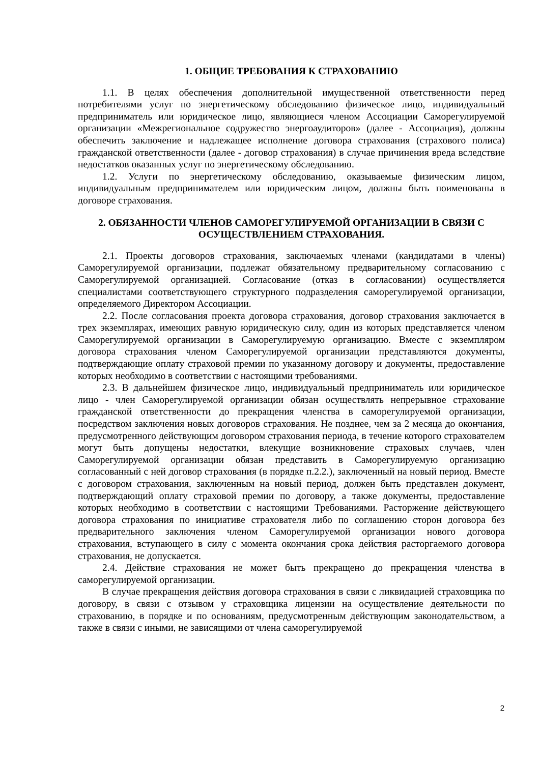1. ОБЩИЕ ТРЕБОВАНИЯ К СТРАХОВАНИЮ
1.1. В целях обеспечения дополнительной имущественной ответственности перед потребителями услуг по энергетическому обследованию физическое лицо, индивидуальный предприниматель или юридическое лицо, являющиеся членом Ассоциации Саморегулируемой организации «Межрегиональное содружество энергоаудиторов» (далее - Ассоциация), должны обеспечить заключение и надлежащее исполнение договора страхования (страхового полиса) гражданской ответственности (далее - договор страхования) в случае причинения вреда вследствие недостатков оказанных услуг по энергетическому обследованию.
1.2. Услуги по энергетическому обследованию, оказываемые физическим лицом, индивидуальным предпринимателем или юридическим лицом, должны быть поименованы в договоре страхования.
2. ОБЯЗАННОСТИ ЧЛЕНОВ САМОРЕГУЛИРУЕМОЙ ОРГАНИЗАЦИИ В СВЯЗИ С ОСУЩЕСТВЛЕНИЕМ СТРАХОВАНИЯ.
2.1. Проекты договоров страхования, заключаемых членами (кандидатами в члены) Саморегулируемой организации, подлежат обязательному предварительному согласованию с Саморегулируемой организацией. Согласование (отказ в согласовании) осуществляется специалистами соответствующего структурного подразделения саморегулируемой организации, определяемого Директором Ассоциации.
2.2. После согласования проекта договора страхования, договор страхования заключается в трех экземплярах, имеющих равную юридическую силу, один из которых представляется членом Саморегулируемой организации в Саморегулируемую организацию. Вместе с экземпляром договора страхования членом Саморегулируемой организации представляются документы, подтверждающие оплату страховой премии по указанному договору и документы, предоставление которых необходимо в соответствии с настоящими требованиями.
2.3. В дальнейшем физическое лицо, индивидуальный предприниматель или юридическое лицо - член Саморегулируемой организации обязан осуществлять непрерывное страхование гражданской ответственности до прекращения членства в саморегулируемой организации, посредством заключения новых договоров страхования. Не позднее, чем за 2 месяца до окончания, предусмотренного действующим договором страхования периода, в течение которого страхователем могут быть допущены недостатки, влекущие возникновение страховых случаев, член Саморегулируемой организации обязан представить в Саморегулируемую организацию согласованный с ней договор страхования (в порядке п.2.2.), заключенный на новый период. Вместе с договором страхования, заключенным на новый период, должен быть представлен документ, подтверждающий оплату страховой премии по договору, а также документы, предоставление которых необходимо в соответствии с настоящими Требованиями. Расторжение действующего договора страхования по инициативе страхователя либо по соглашению сторон договора без предварительного заключения членом Саморегулируемой организации нового договора страхования, вступающего в силу с момента окончания срока действия расторгаемого договора страхования, не допускается.
2.4. Действие страхования не может быть прекращено до прекращения членства в саморегулируемой организации.
В случае прекращения действия договора страхования в связи с ликвидацией страховщика по договору, в связи с отзывом у страховщика лицензии на осуществление деятельности по страхованию, в порядке и по основаниям, предусмотренным действующим законодательством, а также в связи с иными, не зависящими от члена саморегулируемой
2